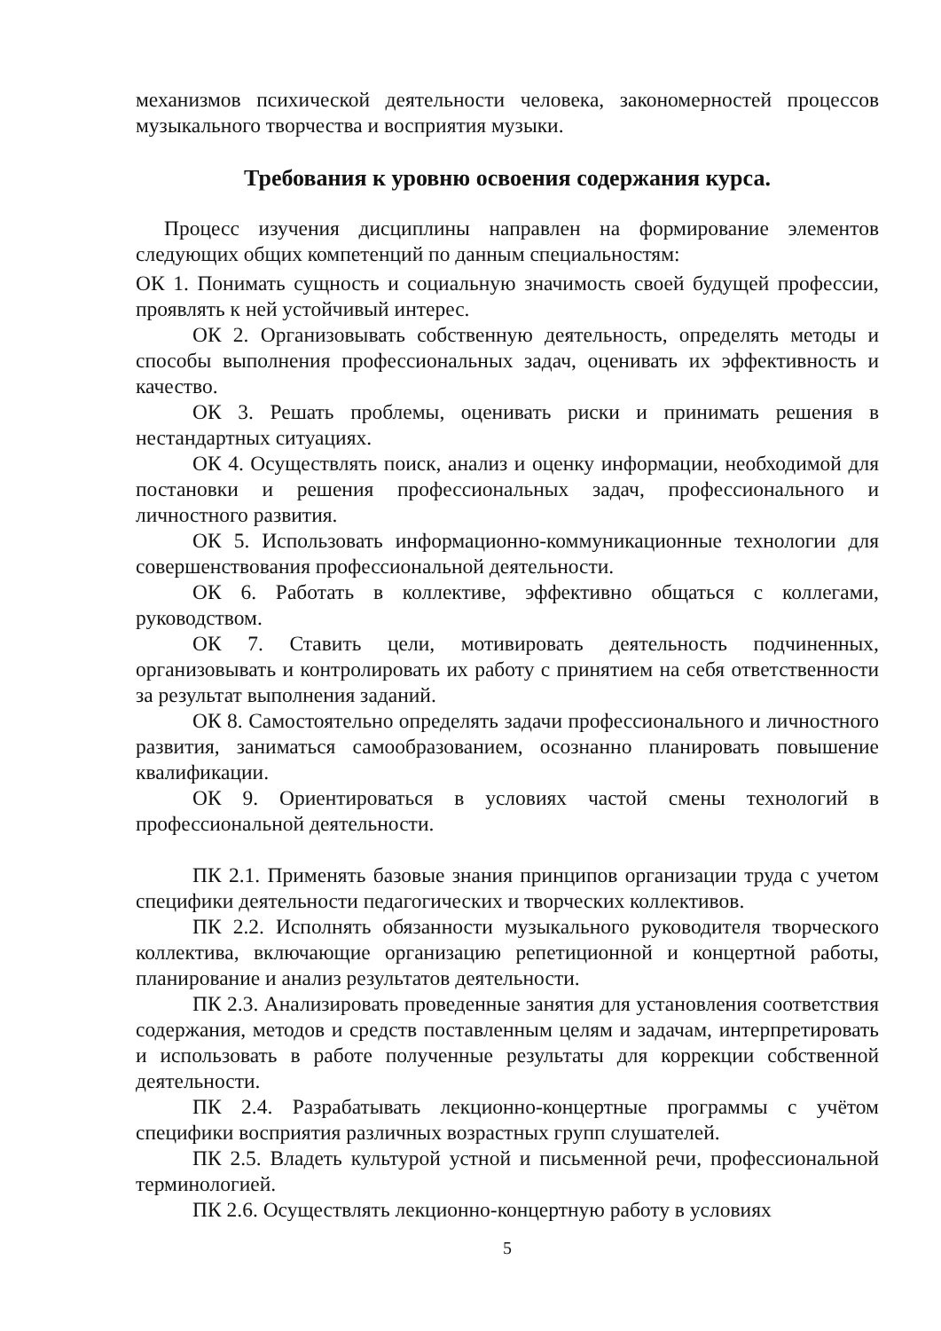механизмов психической деятельности человека, закономерностей процессов музыкального творчества и восприятия музыки.
Требования к уровню освоения содержания курса.
Процесс изучения дисциплины направлен на формирование элементов следующих общих компетенций по данным специальностям:
ОК 1. Понимать сущность и социальную значимость своей будущей профессии, проявлять к ней устойчивый интерес.
ОК 2. Организовывать собственную деятельность, определять методы и способы выполнения профессиональных задач, оценивать их эффективность и качество.
ОК 3. Решать проблемы, оценивать риски и принимать решения в нестандартных ситуациях.
ОК 4. Осуществлять поиск, анализ и оценку информации, необходимой для постановки и решения профессиональных задач, профессионального и личностного развития.
ОК 5. Использовать информационно-коммуникационные технологии для совершенствования профессиональной деятельности.
ОК 6. Работать в коллективе, эффективно общаться с коллегами, руководством.
ОК 7. Ставить цели, мотивировать деятельность подчиненных, организовывать и контролировать их работу с принятием на себя ответственности за результат выполнения заданий.
ОК 8. Самостоятельно определять задачи профессионального и личностного развития, заниматься самообразованием, осознанно планировать повышение квалификации.
ОК 9. Ориентироваться в условиях частой смены технологий в профессиональной деятельности.
ПК 2.1. Применять базовые знания принципов организации труда с учетом специфики деятельности педагогических и творческих коллективов.
ПК 2.2. Исполнять обязанности музыкального руководителя творческого коллектива, включающие организацию репетиционной и концертной работы, планирование и анализ результатов деятельности.
ПК 2.3. Анализировать проведенные занятия для установления соответствия содержания, методов и средств поставленным целям и задачам, интерпретировать и использовать в работе полученные результаты для коррекции собственной деятельности.
ПК 2.4. Разрабатывать лекционно-концертные программы с учётом специфики восприятия различных возрастных групп слушателей.
ПК 2.5. Владеть культурой устной и письменной речи, профессиональной терминологией.
ПК 2.6. Осуществлять лекционно-концертную работу в условиях
5